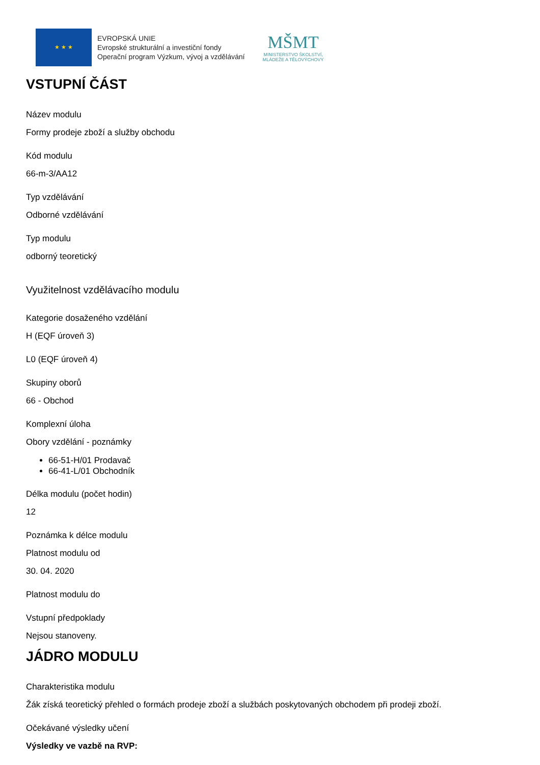★ ★ ★
EVROPSKÁ UNIE
Evropské strukturální a investiční fondy
Operační program Výzkum, vývoj a vzdělávání
MŠMT
MINISTERSTVO ŠKOLSTVÍ,
MLÁDEŽE A TĚLOVÝCHOVY
VSTUPNÍ ČÁST
Název modulu
Formy prodeje zboží a služby obchodu
Kód modulu
66-m-3/AA12
Typ vzdělávání
Odborné vzdělávání
Typ modulu
odborný teoretický
Využitelnost vzdělávacího modulu
Kategorie dosaženého vzdělání
H (EQF úroveň 3)
L0 (EQF úroveň 4)
Skupiny oborů
66 - Obchod
Komplexní úloha
Obory vzdělání - poznámky
66-51-H/01 Prodavač
66-41-L/01 Obchodník
Délka modulu (počet hodin)
12
Poznámka k délce modulu
Platnost modulu od
30. 04. 2020
Platnost modulu do
Vstupní předpoklady
Nejsou stanoveny.
JÁDRO MODULU
Charakteristika modulu
Žák získá teoretický přehled o formách prodeje zboží a službách poskytovaných obchodem při prodeji zboží.
Očekávané výsledky učení
Výsledky ve vazbě na RVP: